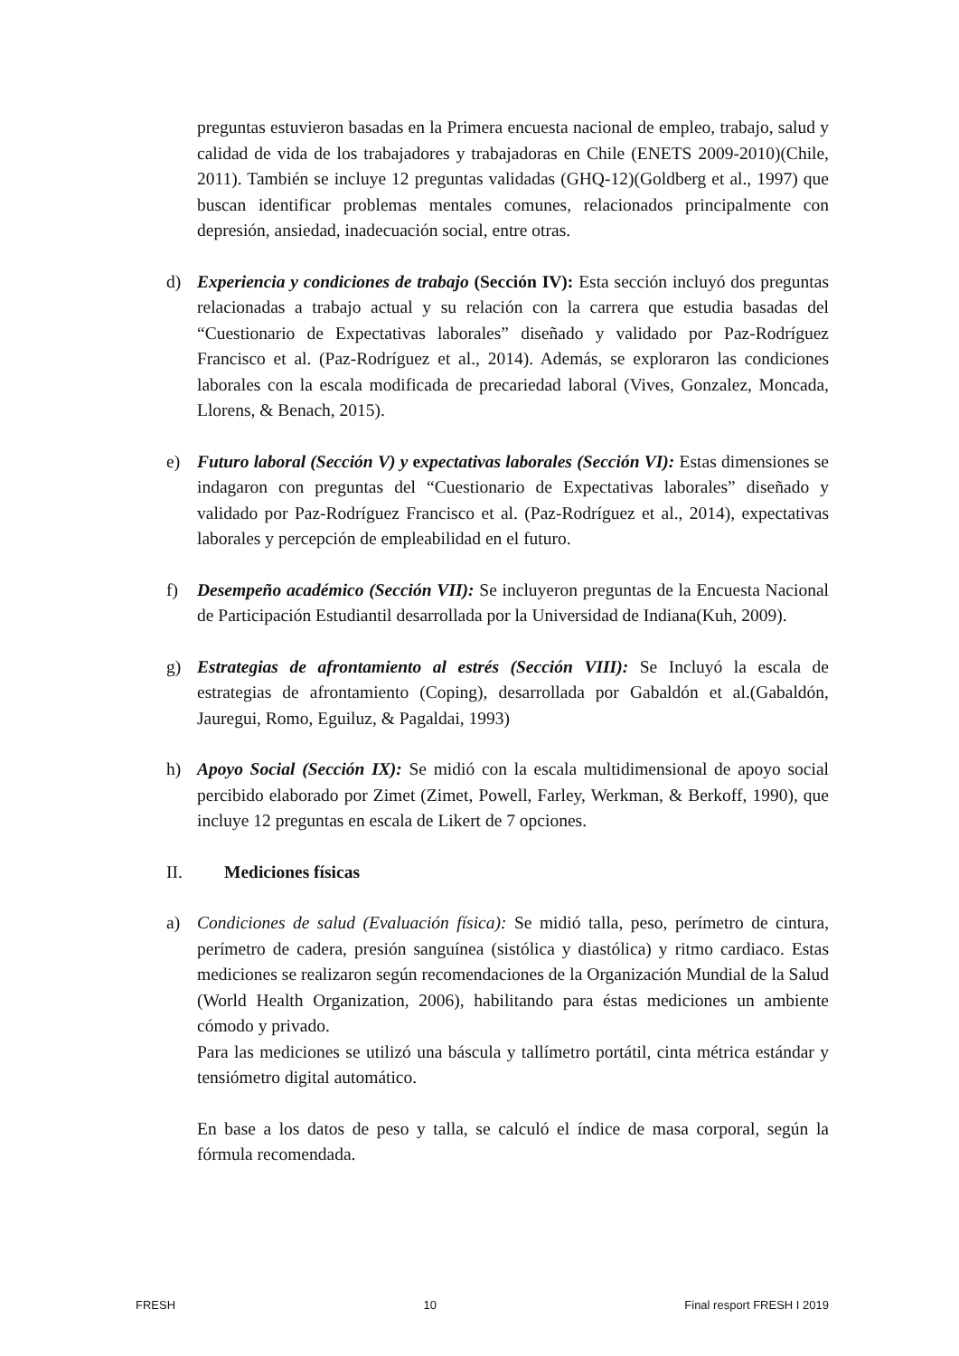preguntas estuvieron basadas en la Primera encuesta nacional de empleo, trabajo, salud y calidad de vida de los trabajadores y trabajadoras en Chile (ENETS 2009-2010)(Chile, 2011). También se incluye 12 preguntas validadas (GHQ-12)(Goldberg et al., 1997) que buscan identificar problemas mentales comunes, relacionados principalmente con depresión, ansiedad, inadecuación social, entre otras.
d) Experiencia y condiciones de trabajo (Sección IV): Esta sección incluyó dos preguntas relacionadas a trabajo actual y su relación con la carrera que estudia basadas del “Cuestionario de Expectativas laborales” diseñado y validado por Paz-Rodríguez Francisco et al. (Paz-Rodríguez et al., 2014). Además, se exploraron las condiciones laborales con la escala modificada de precariedad laboral (Vives, Gonzalez, Moncada, Llorens, & Benach, 2015).
e) Futuro laboral (Sección V) y expectativas laborales (Sección VI): Estas dimensiones se indagaron con preguntas del “Cuestionario de Expectativas laborales” diseñado y validado por Paz-Rodríguez Francisco et al. (Paz-Rodríguez et al., 2014), expectativas laborales y percepción de empleabilidad en el futuro.
f) Desempeño académico (Sección VII): Se incluyeron preguntas de la Encuesta Nacional de Participación Estudiantil desarrollada por la Universidad de Indiana(Kuh, 2009).
g) Estrategias de afrontamiento al estrés (Sección VIII): Se Incluyó la escala de estrategias de afrontamiento (Coping), desarrollada por Gabaldón et al.(Gabaldón, Jauregui, Romo, Eguiluz, & Pagaldai, 1993)
h) Apoyo Social (Sección IX): Se midió con la escala multidimensional de apoyo social percibido elaborado por Zimet (Zimet, Powell, Farley, Werkman, & Berkoff, 1990), que incluye 12 preguntas en escala de Likert de 7 opciones.
II. Mediciones físicas
a) Condiciones de salud (Evaluación física): Se midió talla, peso, perímetro de cintura, perímetro de cadera, presión sanguínea (sistólica y diastólica) y ritmo cardiaco. Estas mediciones se realizaron según recomendaciones de la Organización Mundial de la Salud (World Health Organization, 2006), habilitando para éstas mediciones un ambiente cómodo y privado.
Para las mediciones se utilizó una báscula y tallímetro portátil, cinta métrica estándar y tensiómetro digital automático.
En base a los datos de peso y talla, se calculó el índice de masa corporal, según la fórmula recomendada.
FRESH 10 Final resport FRESH I 2019